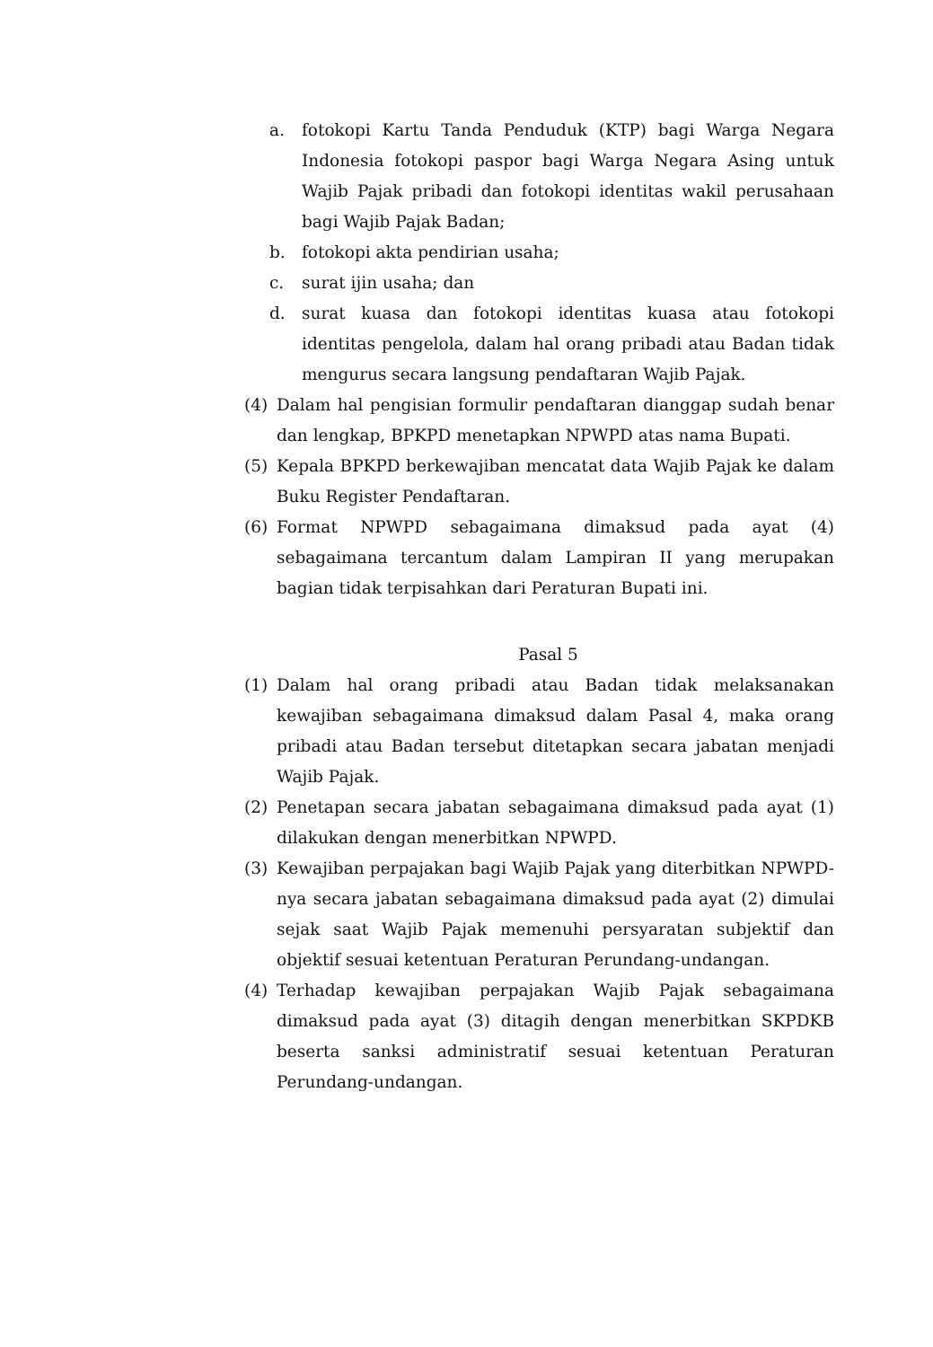a. fotokopi Kartu Tanda Penduduk (KTP) bagi Warga Negara Indonesia fotokopi paspor bagi Warga Negara Asing untuk Wajib Pajak pribadi dan fotokopi identitas wakil perusahaan bagi Wajib Pajak Badan;
b. fotokopi akta pendirian usaha;
c. surat ijin usaha; dan
d. surat kuasa dan fotokopi identitas kuasa atau fotokopi identitas pengelola, dalam hal orang pribadi atau Badan tidak mengurus secara langsung pendaftaran Wajib Pajak.
(4) Dalam hal pengisian formulir pendaftaran dianggap sudah benar dan lengkap, BPKPD menetapkan NPWPD atas nama Bupati.
(5) Kepala BPKPD berkewajiban mencatat data Wajib Pajak ke dalam Buku Register Pendaftaran.
(6) Format NPWPD sebagaimana dimaksud pada ayat (4) sebagaimana tercantum dalam Lampiran II yang merupakan bagian tidak terpisahkan dari Peraturan Bupati ini.
Pasal 5
(1) Dalam hal orang pribadi atau Badan tidak melaksanakan kewajiban sebagaimana dimaksud dalam Pasal 4, maka orang pribadi atau Badan tersebut ditetapkan secara jabatan menjadi Wajib Pajak.
(2) Penetapan secara jabatan sebagaimana dimaksud pada ayat (1) dilakukan dengan menerbitkan NPWPD.
(3) Kewajiban perpajakan bagi Wajib Pajak yang diterbitkan NPWPD-nya secara jabatan sebagaimana dimaksud pada ayat (2) dimulai sejak saat Wajib Pajak memenuhi persyaratan subjektif dan objektif sesuai ketentuan Peraturan Perundang-undangan.
(4) Terhadap kewajiban perpajakan Wajib Pajak sebagaimana dimaksud pada ayat (3) ditagih dengan menerbitkan SKPDKB beserta sanksi administratif sesuai ketentuan Peraturan Perundang-undangan.